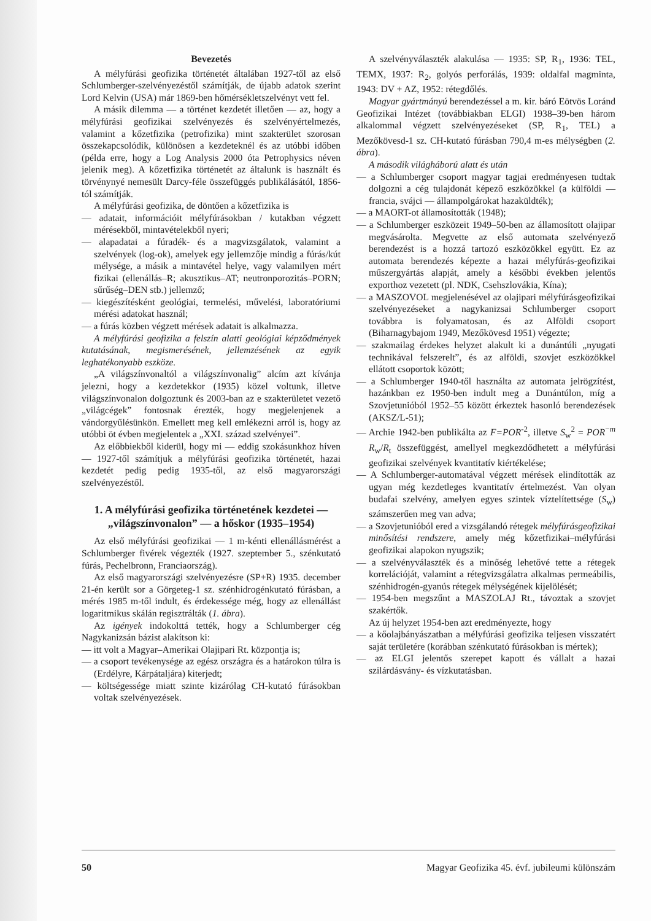Bevezetés
A mélyfúrási geofizika történetét általában 1927-től az első Schlumberger-szelvényezéstől számítják, de újabb adatok szerint Lord Kelvin (USA) már 1869-ben hőmérsékletszelvényt vett fel.
A másik dilemma — a történet kezdetét illetően — az, hogy a mélyfúrási geofizikai szelvényezés és szelvényértelmezés, valamint a kőzetfizika (petrofizika) mint szakterület szorosan összekapcsolódik, különösen a kezdeteknél és az utóbbi időben (példa erre, hogy a Log Analysis 2000 óta Petrophysics néven jelenik meg). A kőzetfizika történetét az általunk is használt és törvénynyé nemesült Darcy-féle összefüggés publikálásától, 1856-tól számítják.
A mélyfúrási geofizika, de döntően a kőzetfizika is
— adatait, információit mélyfúrásokban / kutakban végzett mérésekből, mintavételekből nyeri;
— alapadatai a fúradék- és a magvizsgálatok, valamint a szelvények (log-ok), amelyek egy jellemzője mindig a fúrás/kút mélysége, a másik a mintavétel helye, vagy valamilyen mért fizikai (ellenállás–R; akusztikus–AT; neutronporozitás–PORN; sűrűség–DEN stb.) jellemző;
— kiegészítésként geológiai, termelési, művelési, laboratóriumi mérési adatokat használ;
— a fúrás közben végzett mérések adatait is alkalmazza.
A mélyfúrási geofizika a felszín alatti geológiai képződmények kutatásának, megismerésének, jellemzésének az egyik leghatékonyabb eszköze.
„A világszínvonaltól a világszínvonalig” alcím azt kívánja jelezni, hogy a kezdetekkor (1935) közel voltunk, illetve világszínvonalon dolgoztunk és 2003-ban az e szakterületet vezető „világcégek” fontosnak érezték, hogy megjelenjenek a vándorgyűlésünkön. Emellett meg kell emlékezni arról is, hogy az utóbbi öt évben megjelentek a „XXI. század szelvényei”.
Az előbbiekből kiderül, hogy mi — eddig szokásunkhoz híven — 1927-től számítjuk a mélyfúrási geofizika történetét, hazai kezdetét pedig pedig 1935-től, az első magyarországi szelvényezéstől.
1. A mélyfúrási geofizika történetének kezdetei — „világszínvonalon” — a hőskor (1935–1954)
Az első mélyfúrási geofizikai — 1 m-kénti ellenállásmérést a Schlumberger fivérek végezték (1927. szeptember 5., szénkutató fúrás, Pechelbronn, Franciaország).
Az első magyarországi szelvényezésre (SP+R) 1935. december 21-én került sor a Görgeteg-1 sz. szénhidrogénkutató fúrásban, a mérés 1985 m-től indult, és érdekessége még, hogy az ellenállást logaritmikus skálán regisztrálták (1. ábra).
Az igények indokolttá tették, hogy a Schlumberger cég Nagykanizsán bázist alakítson ki:
— itt volt a Magyar–Amerikai Olajipari Rt. központja is;
— a csoport tevékenysége az egész országra és a határokon túlra is (Erdélyre, Kárpátaljára) kiterjedt;
— költségessége miatt szinte kizárólag CH-kutató fúrásokban voltak szelvényezések.
A szelvényválaszték alakulása — 1935: SP, R<sub>1</sub>, 1936: TEL, TEMX, 1937: R<sub>2</sub>, golyós perforálás, 1939: oldalfal magminta, 1943: DV + AZ, 1952: rétegdőlés.
Magyar gyártmányú berendezéssel a m. kir. báró Eötvös Loránd Geofizikai Intézet (továbbiakban ELGI) 1938–39-ben három alkalommal végzett szelvényezéseket (SP, R<sub>1</sub>, TEL) a Mezőkövesd-1 sz. CH-kutató fúrásban 790,4 m-es mélységben (2. ábra).
A második világháború alatt és után
— a Schlumberger csoport magyar tagjai eredményesen tudtak dolgozni a cég tulajdonát képező eszközökkel (a külföldi — francia, svájci — állampolgárokat hazaküldték);
— a MAORT-ot államosították (1948);
— a Schlumberger eszközeit 1949–50-ben az államosított olajipar megvásárolta. Megvette az első automata szelvényező berendezést is a hozzá tartozó eszközökkel együtt. Ez az automata berendezés képezte a hazai mélyfúrás-geofizikai műszergyártás alapját, amely a későbbi években jelentős exporthoz vezetett (pl. NDK, Csehszlovákia, Kína);
— a MASZOVOL megjelenésével az olajipari mélyfúrásgeofizikai szelvényezéseket a nagykanizsai Schlumberger csoport továbbra is folyamatosan, és az Alföldi csoport (Biharnagybajom 1949, Mezőkövesd 1951) végezte;
— szakmailag érdekes helyzet alakult ki a dunántúli „nyugati technikával felszerelt”, és az alföldi, szovjet eszközökkel ellátott csoportok között;
— a Schlumberger 1940-től használta az automata jelrögzítést, hazánkban ez 1950-ben indult meg a Dunántúlon, míg a Szovjetunióból 1952–55 között érkeztek hasonló berendezések (AKSZ/L-51);
— Archie 1942-ben publikálta az F=POR<sup>-2</sup>, illetve S<sub>w</sub><sup>2</sup> = POR<sup>−m</sup> R<sub>w</sub>/R<sub>t</sub> összefüggést, amellyel megkezdődhetett a mélyfúrási geofizikai szelvények kvantitatív kiértékelése;
— A Schlumberger-automatával végzett mérések elindították az ugyan még kezdetleges kvantitatív értelmezést. Van olyan budafai szelvény, amelyen egyes szintek víztelítettsége (S<sub>w</sub>) számszerűen meg van adva;
— a Szovjetunióból ered a vizsgálandó rétegek mélyfúrásgeofizikai minősítési rendszere, amely még kőzetfizikai–mélyfúrási geofizikai alapokon nyugszik;
— a szelvényválaszték és a minőség lehetővé tette a rétegek korrelációját, valamint a rétegvizsgálatra alkalmas permeábilis, szénhidrogén-gyanús rétegek mélységének kijelölését;
— 1954-ben megszűnt a MASZOLAJ Rt., távoztak a szovjet szakértők.
Az új helyzet 1954-ben azt eredményezte, hogy
— a kőolajbányászatban a mélyfúrási geofizika teljesen visszatért saját területére (korábban szénkutató fúrásokban is mértek);
— az ELGI jelentős szerepet kapott és vállalt a hazai szilárdásvány- és vízkutatásban.
50 Magyar Geofizika 45. évf. jubileumi különszám